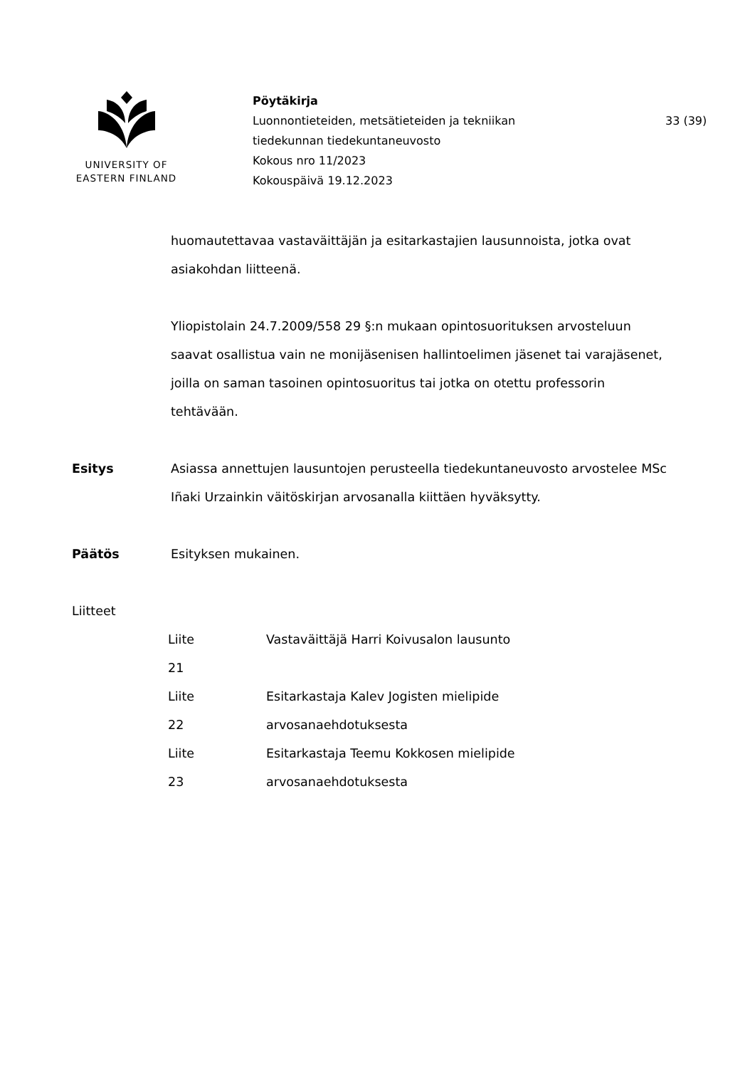UNIVERSITY OF
EASTERN FINLAND
Pöytäkirja
Luonnontieteiden, metsätieteiden ja tekniikan
tiedekunnan tiedekuntaneuvosto
Kokous nro 11/2023
Kokouspäivä 19.12.2023
33 (39)
huomautettavaa vastaväittäjän ja esitarkastajien lausunnoista, jotka ovat asiakohdan liitteenä.
Yliopistolain 24.7.2009/558 29 §:n mukaan opintosuorituksen arvosteluun saavat osallistua vain ne monijäsenisen hallintoelimen jäsenet tai varajäsenet, joilla on saman tasoinen opintosuoritus tai jotka on otettu professorin tehtävään.
Esitys Asiassa annettujen lausuntojen perusteella tiedekuntaneuvosto arvostelee MSc Iñaki Urzainkin väitöskirjan arvosanalla kiittäen hyväksytty.
Päätös Esityksen mukainen.
Liitteet
| Liite 21 | Vastaväittäjä Harri Koivusalon lausunto |
| Liite 22 | Esitarkastaja Kalev Jogisten mielipide arvosanaehdotuksesta |
| Liite 23 | Esitarkastaja Teemu Kokkosen mielipide arvosanaehdotuksesta |